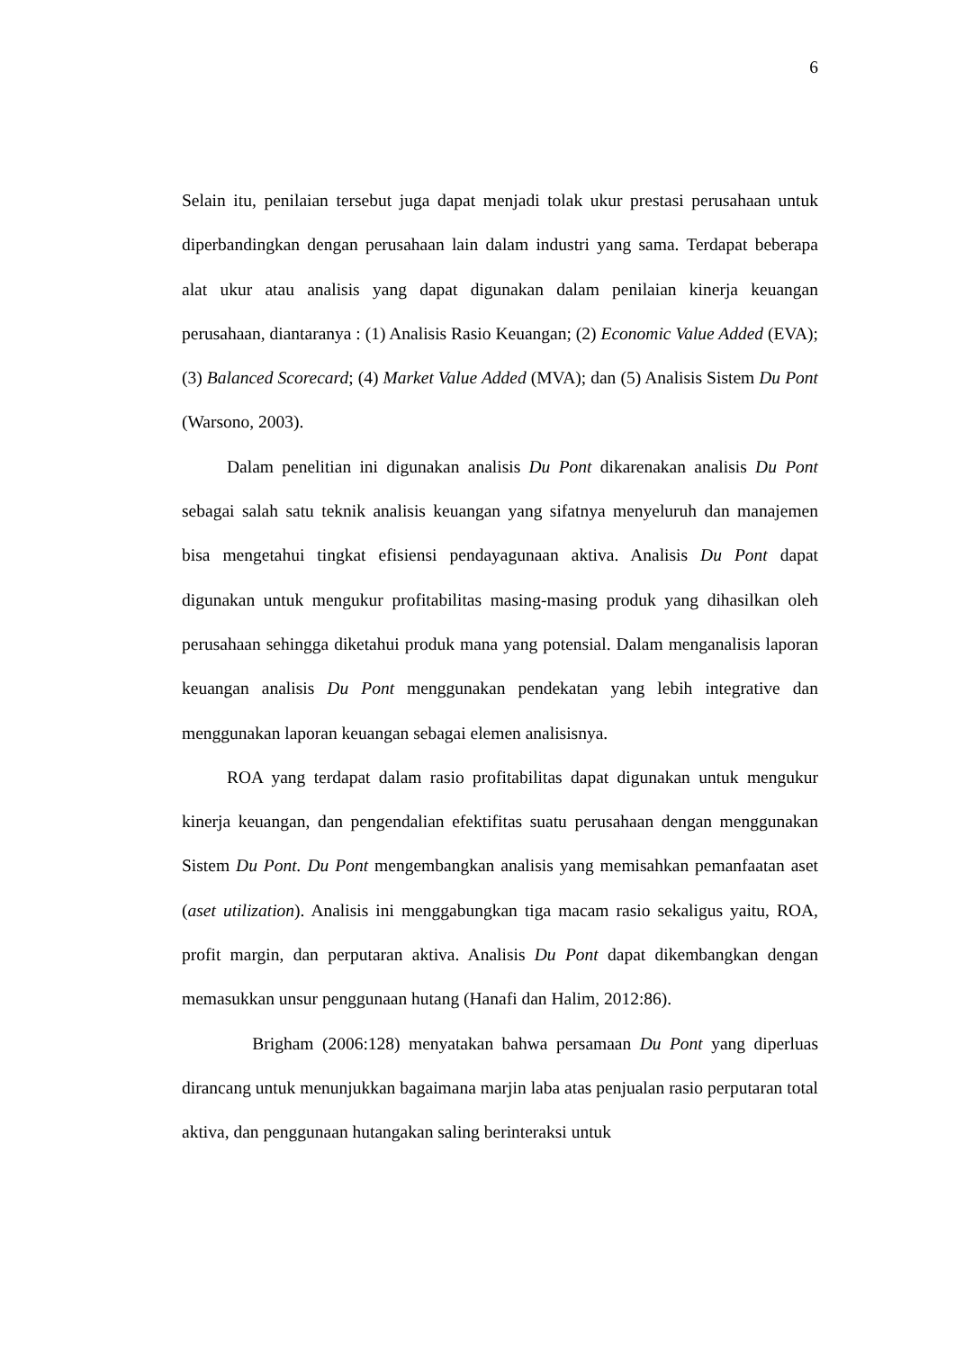6
Selain itu, penilaian tersebut juga dapat menjadi tolak ukur prestasi perusahaan untuk diperbandingkan dengan perusahaan lain dalam industri yang sama. Terdapat beberapa alat ukur atau analisis yang dapat digunakan dalam penilaian kinerja keuangan perusahaan, diantaranya : (1) Analisis Rasio Keuangan; (2) Economic Value Added (EVA); (3) Balanced Scorecard; (4) Market Value Added (MVA); dan (5) Analisis Sistem Du Pont (Warsono, 2003).
Dalam penelitian ini digunakan analisis Du Pont dikarenakan analisis Du Pont sebagai salah satu teknik analisis keuangan yang sifatnya menyeluruh dan manajemen bisa mengetahui tingkat efisiensi pendayagunaan aktiva. Analisis Du Pont dapat digunakan untuk mengukur profitabilitas masing-masing produk yang dihasilkan oleh perusahaan sehingga diketahui produk mana yang potensial. Dalam menganalisis laporan keuangan analisis Du Pont menggunakan pendekatan yang lebih integrative dan menggunakan laporan keuangan sebagai elemen analisisnya.
ROA yang terdapat dalam rasio profitabilitas dapat digunakan untuk mengukur kinerja keuangan, dan pengendalian efektifitas suatu perusahaan dengan menggunakan Sistem Du Pont. Du Pont mengembangkan analisis yang memisahkan pemanfaatan aset (aset utilization). Analisis ini menggabungkan tiga macam rasio sekaligus yaitu, ROA, profit margin, dan perputaran aktiva. Analisis Du Pont dapat dikembangkan dengan memasukkan unsur penggunaan hutang (Hanafi dan Halim, 2012:86).
Brigham (2006:128) menyatakan bahwa persamaan Du Pont yang diperluas dirancang untuk menunjukkan bagaimana marjin laba atas penjualan rasio perputaran total aktiva, dan penggunaan hutangakan saling berinteraksi untuk